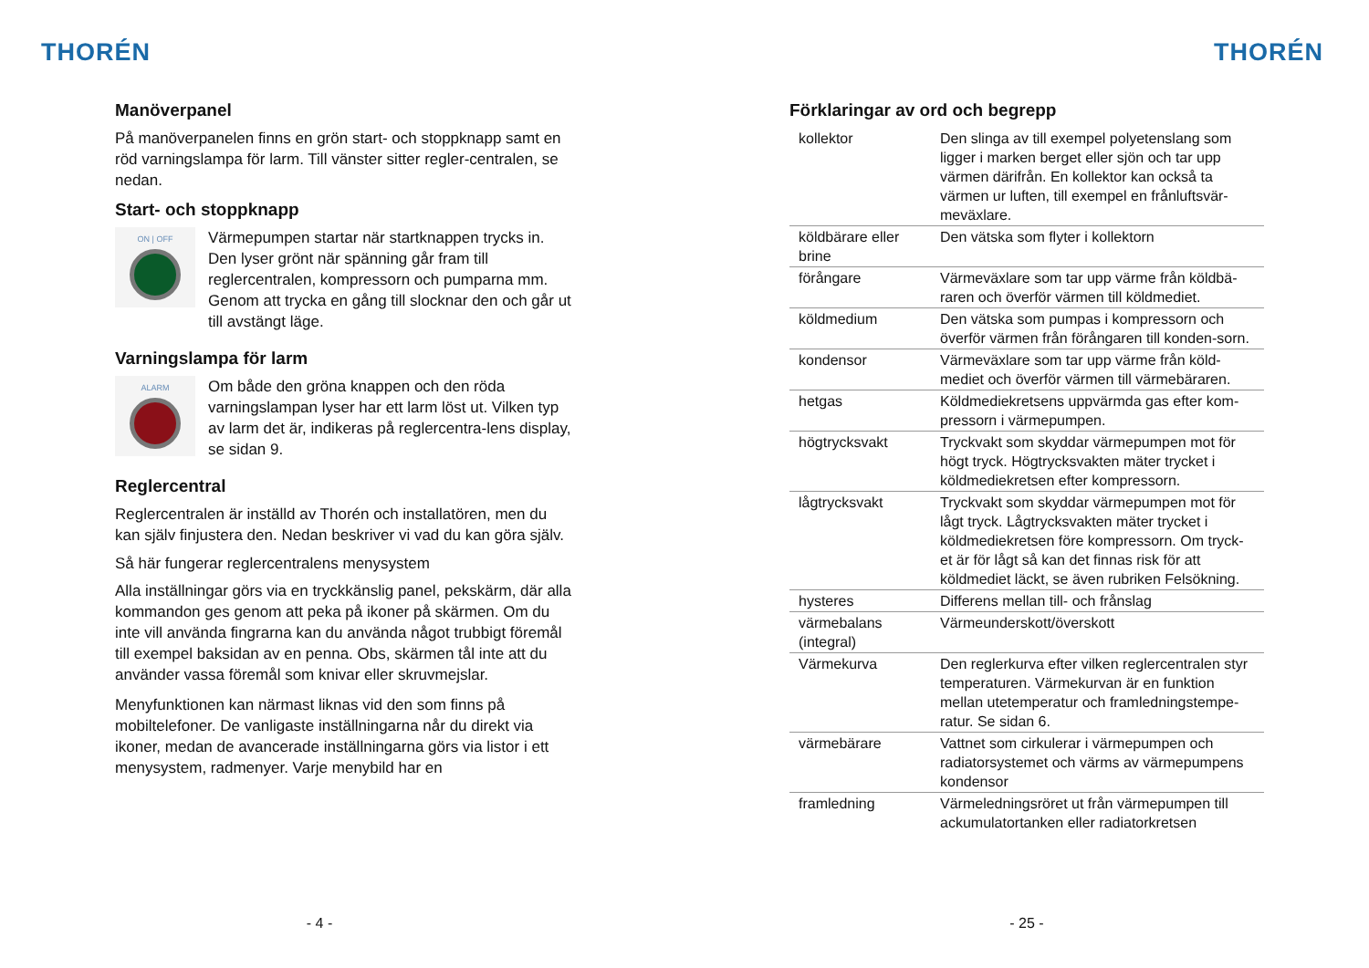THORÉN
Manöverpanel
På manöverpanelen finns en grön start- och stoppknapp samt en röd varningslampa för larm. Till vänster sitter regler-centralen, se nedan.
Start- och stoppknapp
ON | OFF
Värmepumpen startar när startknappen trycks in. Den lyser grönt när spänning går fram till reglercentralen, kompressorn och pumparna mm. Genom att trycka en gång till slocknar den och går ut till avstängt läge.
Varningslampa för larm
ALARM
Om både den gröna knappen och den röda varningslampan lyser har ett larm löst ut. Vilken typ av larm det är, indikeras på reglercentra-lens display, se sidan 9.
Reglercentral
Reglercentralen är inställd av Thorén och installatören, men du kan själv finjustera den. Nedan beskriver vi vad du kan göra själv.
Så här fungerar reglercentralens menysystem
Alla inställningar görs via en tryckkänslig panel, pekskärm, där alla kommandon ges genom att peka på ikoner på skärmen. Om du inte vill använda fingrarna kan du använda något trubbigt föremål till exempel baksidan av en penna. Obs, skärmen tål inte att du använder vassa föremål som knivar eller skruvmejslar.
Menyfunktionen kan närmast liknas vid den som finns på mobiltelefoner. De vanligaste inställningarna når du direkt via ikoner, medan de avancerade inställningarna görs via listor i ett menysystem, radmenyer. Varje menybild har en
- 4 -
THORÉN
Förklaringar av ord och begrepp
| kollektor | Den slinga av till exempel polyetenslang som ligger i marken berget eller sjön och tar upp värmen därifrån. En kollektor kan också ta värmen ur luften, till exempel en frånluftsvär-meväxlare. |
| köldbärare eller brine | Den vätska som flyter i kollektorn |
| förångare | Värmeväxlare som tar upp värme från köldbä-raren och överför värmen till köldmediet. |
| köldmedium | Den vätska som pumpas i kompressorn och överför värmen från förångaren till konden-sorn. |
| kondensor | Värmeväxlare som tar upp värme från köld-mediet och överför värmen till värmebäraren. |
| hetgas | Köldmediekretsens uppvärmda gas efter kom-pressorn i värmepumpen. |
| högtrycksvakt | Tryckvakt som skyddar värmepumpen mot för högt tryck. Högtrycksvakten mäter trycket i köldmediekretsen efter kompressorn. |
| lågtrycksvakt | Tryckvakt som skyddar värmepumpen mot för lågt tryck. Lågtrycksvakten mäter trycket i köldmediekretsen före kompressorn. Om tryck-et är för lågt så kan det finnas risk för att köldmediet läckt, se även rubriken Felsökning. |
| hysteres | Differens mellan till- och frånslag |
| värmebalans (integral) | Värmeunderskott/överskott |
| Värmekurva | Den reglerkurva efter vilken reglercentralen styr temperaturen. Värmekurvan är en funktion mellan utetemperatur och framledningstempe-ratur. Se sidan 6. |
| värmebärare | Vattnet som cirkulerar i värmepumpen och radiatorsystemet och värms av värmepumpens kondensor |
| framledning | Värmeledningsröret ut från värmepumpen till ackumulatortanken eller radiatorkretsen |
- 25 -